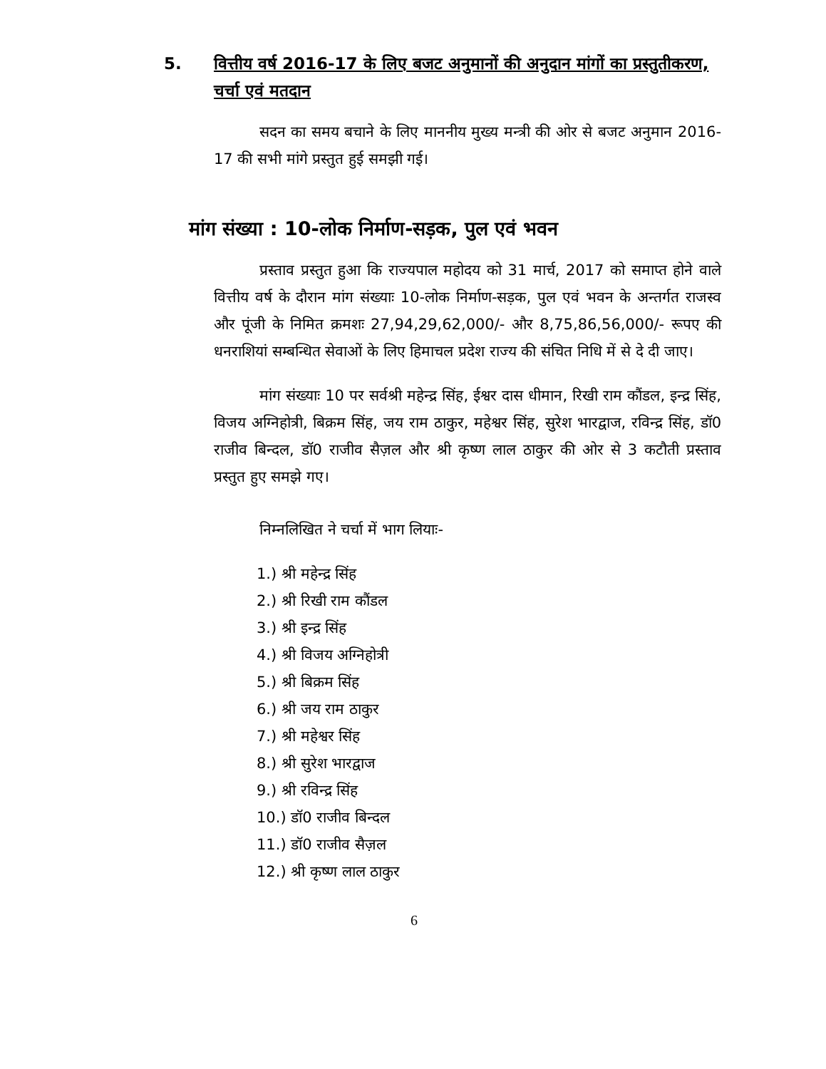5. वित्तीय वर्ष 2016-17 के लिए बजट अनुमानों की अनुदान मांगों का प्रस्तुतीकरण, चर्चा एवं मतदान
सदन का समय बचाने के लिए माननीय मुख्य मन्त्री की ओर से बजट अनुमान 2016-17 की सभी मांगे प्रस्तुत हुई समझी गई।
मांग संख्या : 10-लोक निर्माण-सड़क, पुल एवं भवन
प्रस्ताव प्रस्तुत हुआ कि राज्यपाल महोदय को 31 मार्च, 2017 को समाप्त होने वाले वित्तीय वर्ष के दौरान मांग संख्याः 10-लोक निर्माण-सड़क, पुल एवं भवन के अन्तर्गत राजस्व और पूंजी के निमित क्रमशः 27,94,29,62,000/- और 8,75,86,56,000/- रूपए की धनराशियां सम्बन्धित सेवाओं के लिए हिमाचल प्रदेश राज्य की संचित निधि में से दे दी जाए।
मांग संख्याः 10 पर सर्वश्री महेन्द्र सिंह, ईश्वर दास धीमान, रिखी राम कौंडल, इन्द्र सिंह, विजय अग्निहोत्री, बिक्रम सिंह, जय राम ठाकुर, महेश्वर सिंह, सुरेश भारद्वाज, रविन्द्र सिंह, डॉ0 राजीव बिन्दल, डॉ0 राजीव सैज़ल और श्री कृष्ण लाल ठाकुर की ओर से 3 कटौती प्रस्ताव प्रस्तुत हुए समझे गए।
निम्नलिखित ने चर्चा में भाग लियाः-
1.) श्री महेन्द्र सिंह
2.) श्री रिखी राम कौंडल
3.) श्री इन्द्र सिंह
4.) श्री विजय अग्निहोत्री
5.) श्री बिक्रम सिंह
6.) श्री जय राम ठाकुर
7.) श्री महेश्वर सिंह
8.) श्री सुरेश भारद्वाज
9.) श्री रविन्द्र सिंह
10.) डॉ0 राजीव बिन्दल
11.) डॉ0 राजीव सैज़ल
12.) श्री कृष्ण लाल ठाकुर
6